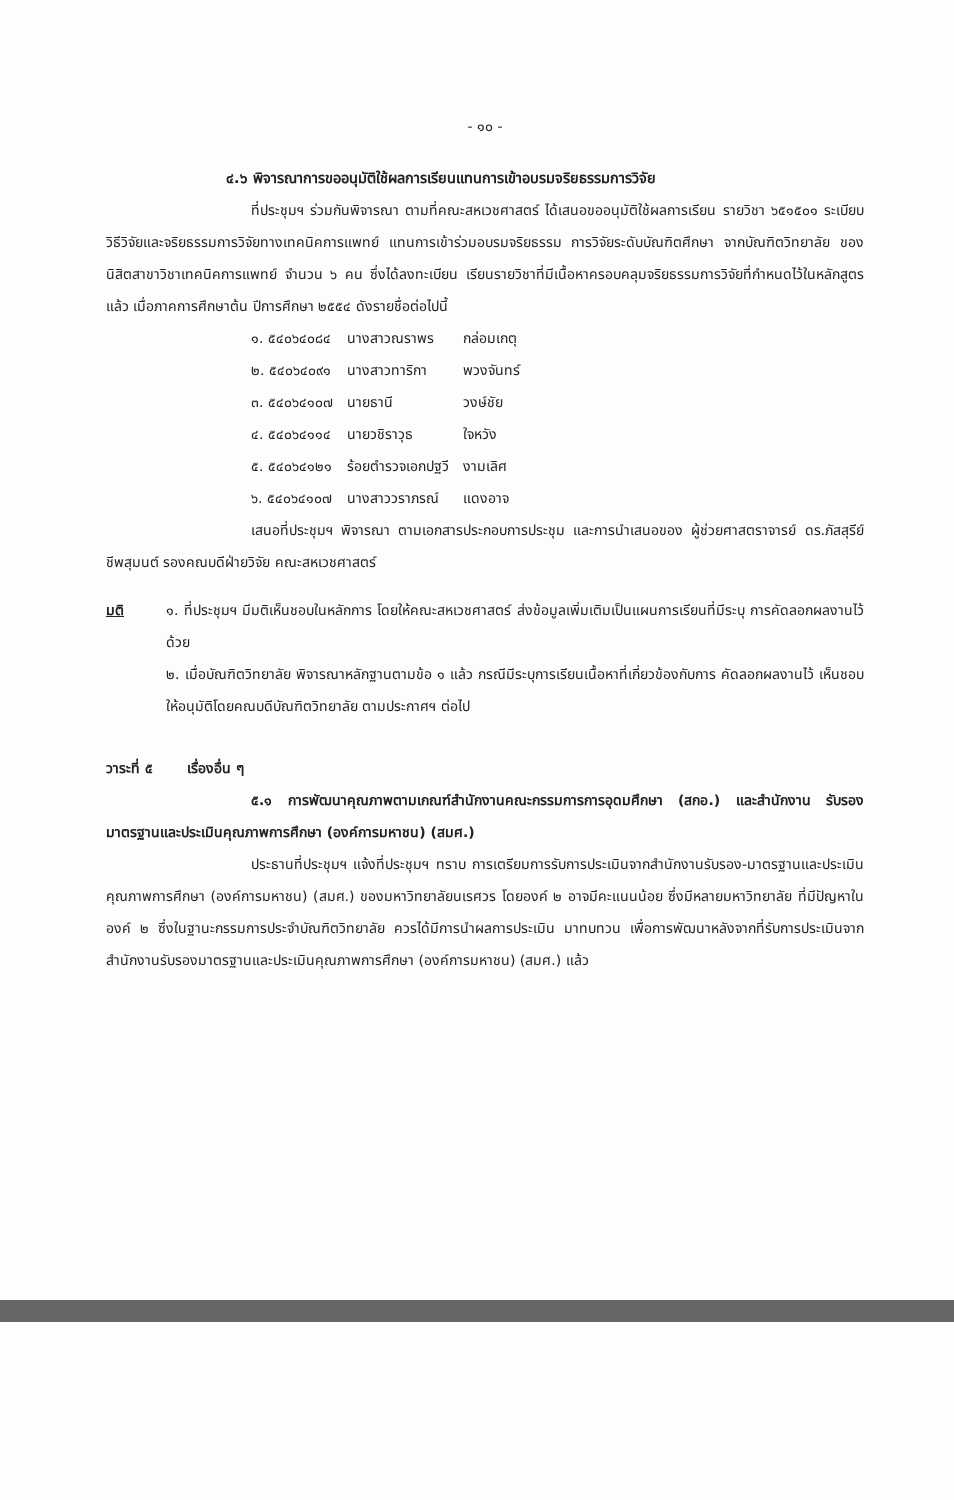- ๑๐ -
๔.๖ พิจารณาการขออนุมัติใช้ผลการเรียนแทนการเข้าอบรมจริยธรรมการวิจัย
ที่ประชุมฯ ร่วมกันพิจารณา ตามที่คณะสหเวชศาสตร์ ได้เสนอขออนุมัติใช้ผลการเรียน รายวิชา ๖๕๑๕๐๑ ระเบียบวิธีวิจัยและจริยธรรมการวิจัยทางเทคนิคการแพทย์ แทนการเข้าร่วมอบรมจริยธรรม การวิจัยระดับบัณฑิตศึกษา จากบัณฑิตวิทยาลัย ของนิสิตสาขาวิชาเทคนิคการแพทย์ จำนวน ๖ คน ซึ่งได้ลงทะเบียน เรียนรายวิชาที่มีเนื้อหาครอบคลุมจริยธรรมการวิจัยที่กำหนดไว้ในหลักสูตรแล้ว เมื่อภาคการศึกษาต้น ปีการศึกษา ๒๕๕๔ ดังรายชื่อต่อไปนี้
| ๑. ๕๔๐๖๔๐๘๔ | นางสาวณราพร | กล่อมเกตุ |
| ๒. ๕๔๐๖๔๐๙๑ | นางสาวทาริกา | พวงจันทร์ |
| ๓. ๕๔๐๖๔๑๐๗ | นายธานี | วงษ์ชัย |
| ๔. ๕๔๐๖๔๑๑๔ | นายวชิราวุธ | ใจหวัง |
| ๕. ๕๔๐๖๔๑๒๑ | ร้อยตำรวจเอกปฐวี | งามเลิศ |
| ๖. ๕๔๐๖๔๑๐๗ | นางสาววราภรณ์ | แดงอาจ |
เสนอที่ประชุมฯ พิจารณา ตามเอกสารประกอบการประชุม และการนำเสนอของ ผู้ช่วยศาสตราจารย์ ดร.ภัสสุรีย์ ชีพสุมนต์ รองคณบดีฝ่ายวิจัย คณะสหเวชศาสตร์
มติ ๑. ที่ประชุมฯ มีมติเห็นชอบในหลักการ โดยให้คณะสหเวชศาสตร์ ส่งข้อมูลเพิ่มเติมเป็นแผนการเรียนที่มีระบุ การคัดลอกผลงานไว้ด้วย
๒. เมื่อบัณฑิตวิทยาลัย พิจารณาหลักฐานตามข้อ ๑ แล้ว กรณีมีระบุการเรียนเนื้อหาที่เกี่ยวข้องกับการ คัดลอกผลงานไว้ เห็นชอบให้อนุมัติโดยคณบดีบัณฑิตวิทยาลัย ตามประกาศฯ ต่อไป
วาระที่ ๕ เรื่องอื่น ๆ
๕.๑ การพัฒนาคุณภาพตามเกณฑ์สำนักงานคณะกรรมการการอุดมศึกษา (สกอ.) และสำนักงาน รับรองมาตรฐานและประเมินคุณภาพการศึกษา (องค์การมหาชน) (สมศ.)
ประธานที่ประชุมฯ แจ้งที่ประชุมฯ ทราบ การเตรียมการรับการประเมินจากสำนักงานรับรอง-มาตรฐานและประเมินคุณภาพการศึกษา (องค์การมหาชน) (สมศ.) ของมหาวิทยาลัยนเรศวร โดยองค์ ๒ อาจมีคะแนนน้อย ซึ่งมีหลายมหาวิทยาลัย ที่มีปัญหาในองค์ ๒ ซึ่งในฐานะกรรมการประจำบัณฑิตวิทยาลัย ควรได้มีการนำผลการประเมิน มาทบทวน เพื่อการพัฒนาหลังจากที่รับการประเมินจากสำนักงานรับรองมาตรฐานและประเมินคุณภาพการศึกษา (องค์การมหาชน) (สมศ.) แล้ว